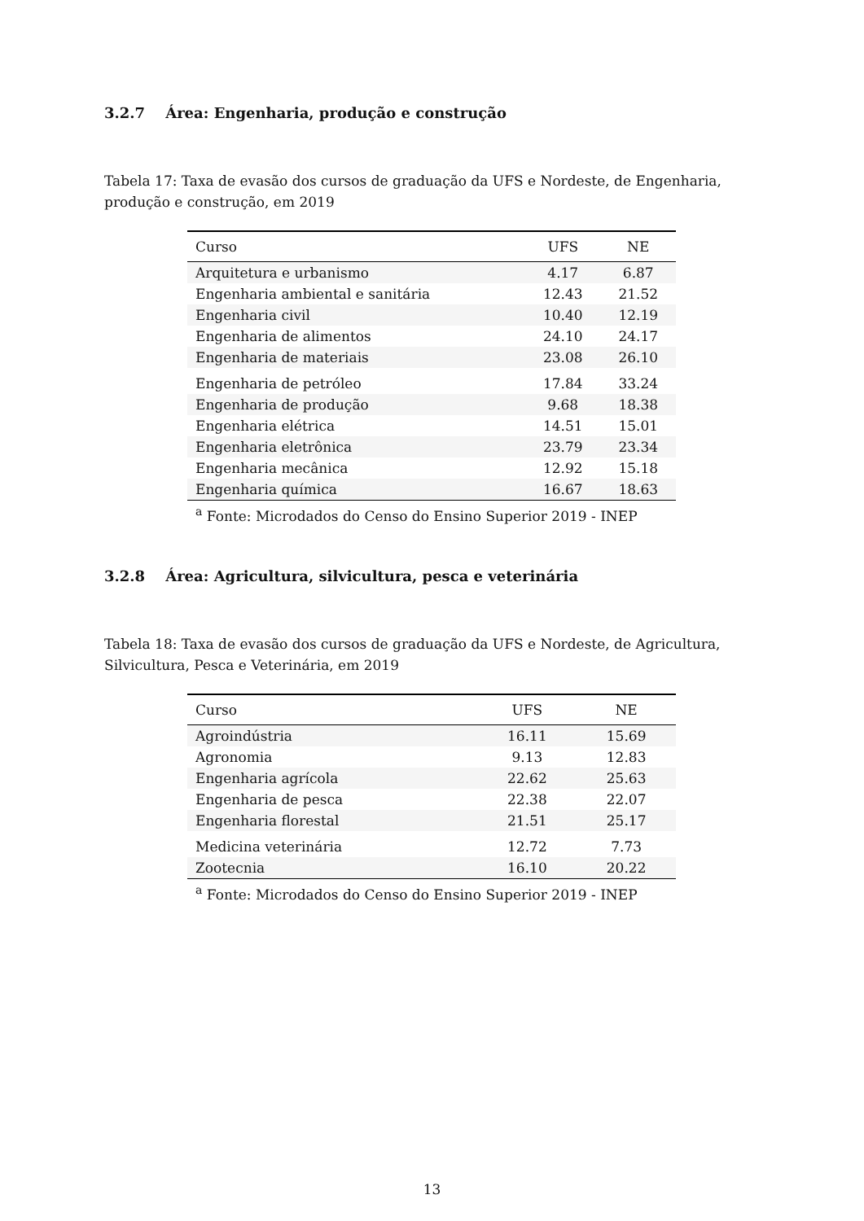3.2.7 Área: Engenharia, produção e construção
Tabela 17: Taxa de evasão dos cursos de graduação da UFS e Nordeste, de Engenharia, produção e construção, em 2019
| Curso | UFS | NE |
| --- | --- | --- |
| Arquitetura e urbanismo | 4.17 | 6.87 |
| Engenharia ambiental e sanitária | 12.43 | 21.52 |
| Engenharia civil | 10.40 | 12.19 |
| Engenharia de alimentos | 24.10 | 24.17 |
| Engenharia de materiais | 23.08 | 26.10 |
| Engenharia de petróleo | 17.84 | 33.24 |
| Engenharia de produção | 9.68 | 18.38 |
| Engenharia elétrica | 14.51 | 15.01 |
| Engenharia eletrônica | 23.79 | 23.34 |
| Engenharia mecânica | 12.92 | 15.18 |
| Engenharia química | 16.67 | 18.63 |
| <sup>a</sup> Fonte: Microdados do Censo do Ensino Superior 2019 - INEP | | |
3.2.8 Área: Agricultura, silvicultura, pesca e veterinária
Tabela 18: Taxa de evasão dos cursos de graduação da UFS e Nordeste, de Agricultura, Silvicultura, Pesca e Veterinária, em 2019
| Curso | UFS | NE |
| --- | --- | --- |
| Agroindústria | 16.11 | 15.69 |
| Agronomia | 9.13 | 12.83 |
| Engenharia agrícola | 22.62 | 25.63 |
| Engenharia de pesca | 22.38 | 22.07 |
| Engenharia florestal | 21.51 | 25.17 |
| Medicina veterinária | 12.72 | 7.73 |
| Zootecnia | 16.10 | 20.22 |
| <sup>a</sup> Fonte: Microdados do Censo do Ensino Superior 2019 - INEP | | |
13